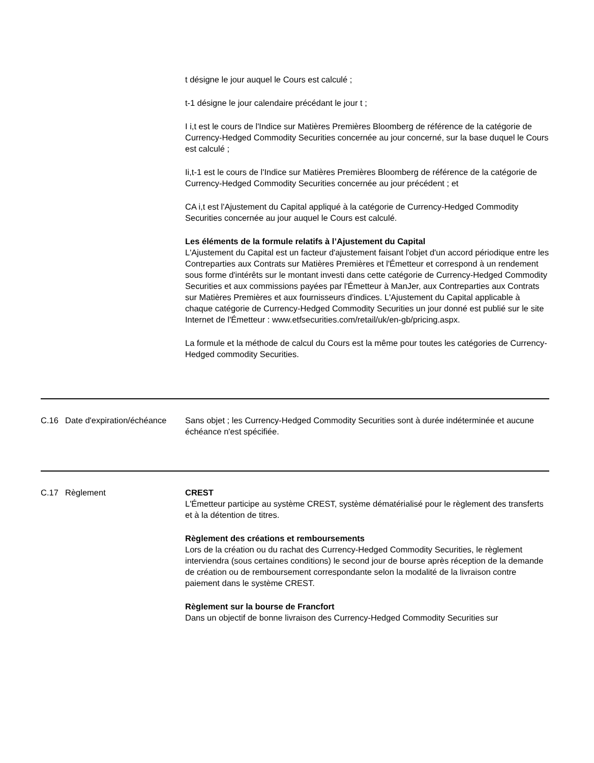t désigne le jour auquel le Cours est calculé ;
t-1 désigne le jour calendaire précédant le jour t ;
I i,t est le cours de l'Indice sur Matières Premières Bloomberg de référence de la catégorie de Currency-Hedged Commodity Securities concernée au jour concerné, sur la base duquel le Cours est calculé ;
Ii,t-1 est le cours de l'Indice sur Matières Premières Bloomberg de référence de la catégorie de Currency-Hedged Commodity Securities concernée au jour précédent ; et
CA i,t est l'Ajustement du Capital appliqué à la catégorie de Currency-Hedged Commodity Securities concernée au jour auquel le Cours est calculé.
Les éléments de la formule relatifs à l’Ajustement du Capital
L'Ajustement du Capital est un facteur d'ajustement faisant l'objet d'un accord périodique entre les Contreparties aux Contrats sur Matières Premières et l'Émetteur et correspond à un rendement sous forme d'intérêts sur le montant investi dans cette catégorie de Currency-Hedged Commodity Securities et aux commissions payées par l'Émetteur à ManJer, aux Contreparties aux Contrats sur Matières Premières et aux fournisseurs d'indices. L'Ajustement du Capital applicable à chaque catégorie de Currency-Hedged Commodity Securities un jour donné est publié sur le site Internet de l'Émetteur : www.etfsecurities.com/retail/uk/en-gb/pricing.aspx.
La formule et la méthode de calcul du Cours est la même pour toutes les catégories de Currency-Hedged commodity Securities.
C.16 Date d'expiration/échéance
Sans objet ; les Currency-Hedged Commodity Securities sont à durée indéterminée et aucune échéance n'est spécifiée.
C.17 Règlement CREST
L'Émetteur participe au système CREST, système dématérialisé pour le règlement des transferts et à la détention de titres.
Règlement des créations et remboursements
Lors de la création ou du rachat des Currency-Hedged Commodity Securities, le règlement interviendra (sous certaines conditions) le second jour de bourse après réception de la demande de création ou de remboursement correspondante selon la modalité de la livraison contre paiement dans le système CREST.
Règlement sur la bourse de Francfort
Dans un objectif de bonne livraison des Currency-Hedged Commodity Securities sur